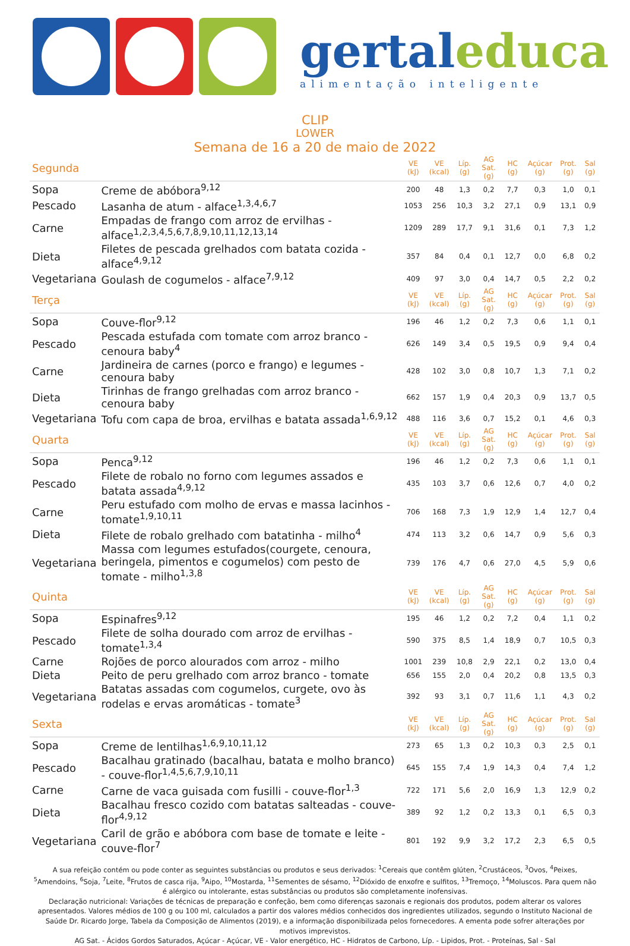gertaleduca
alimentação inteligente
CLIP
LOWER
Semana de 16 a 20 de maio de 2022
| Segunda | | VE (kJ) | VE (kcal) | Líp. (g) | AG Sat. (g) | HC (g) | Açúcar (g) | Prot. (g) | Sal (g) |
| Sopa | Creme de abóbora<sup>9,12</sup> | 200 | 48 | 1,3 | 0,2 | 7,7 | 0,3 | 1,0 | 0,1 |
| Pescado | Lasanha de atum - alface<sup>1,3,4,6,7</sup> | 1053 | 256 | 10,3 | 3,2 | 27,1 | 0,9 | 13,1 | 0,9 |
| Carne | Empadas de frango com arroz de ervilhas - alface<sup>1,2,3,4,5,6,7,8,9,10,11,12,13,14</sup> | 1209 | 289 | 17,7 | 9,1 | 31,6 | 0,1 | 7,3 | 1,2 |
| Dieta | Filetes de pescada grelhados com batata cozida - alface<sup>4,9,12</sup> | 357 | 84 | 0,4 | 0,1 | 12,7 | 0,0 | 6,8 | 0,2 |
| Vegetariana | Goulash de cogumelos - alface<sup>7,9,12</sup> | 409 | 97 | 3,0 | 0,4 | 14,7 | 0,5 | 2,2 | 0,2 |
| Terça | | VE (kJ) | VE (kcal) | Líp. (g) | AG Sat. (g) | HC (g) | Açúcar (g) | Prot. (g) | Sal (g) |
| Sopa | Couve-flor<sup>9,12</sup> | 196 | 46 | 1,2 | 0,2 | 7,3 | 0,6 | 1,1 | 0,1 |
| Pescado | Pescada estufada com tomate com arroz branco - cenoura baby<sup>4</sup> | 626 | 149 | 3,4 | 0,5 | 19,5 | 0,9 | 9,4 | 0,4 |
| Carne | Jardineira de carnes (porco e frango) e legumes - cenoura baby | 428 | 102 | 3,0 | 0,8 | 10,7 | 1,3 | 7,1 | 0,2 |
| Dieta | Tirinhas de frango grelhadas com arroz branco - cenoura baby | 662 | 157 | 1,9 | 0,4 | 20,3 | 0,9 | 13,7 | 0,5 |
| Vegetariana | Tofu com capa de broa, ervilhas e batata assada<sup>1,6,9,12</sup> | 488 | 116 | 3,6 | 0,7 | 15,2 | 0,1 | 4,6 | 0,3 |
| Quarta | | VE (kJ) | VE (kcal) | Líp. (g) | AG Sat. (g) | HC (g) | Açúcar (g) | Prot. (g) | Sal (g) |
| Sopa | Penca<sup>9,12</sup> | 196 | 46 | 1,2 | 0,2 | 7,3 | 0,6 | 1,1 | 0,1 |
| Pescado | Filete de robalo no forno com legumes assados e batata assada<sup>4,9,12</sup> | 435 | 103 | 3,7 | 0,6 | 12,6 | 0,7 | 4,0 | 0,2 |
| Carne | Peru estufado com molho de ervas e massa lacinhos - tomate<sup>1,9,10,11</sup> | 706 | 168 | 7,3 | 1,9 | 12,9 | 1,4 | 12,7 | 0,4 |
| Dieta | Filete de robalo grelhado com batatinha - milho<sup>4</sup> | 474 | 113 | 3,2 | 0,6 | 14,7 | 0,9 | 5,6 | 0,3 |
| Vegetariana | Massa com legumes estufados(courgete, cenoura, beringela, pimentos e cogumelos) com pesto de tomate - milho<sup>1,3,8</sup> | 739 | 176 | 4,7 | 0,6 | 27,0 | 4,5 | 5,9 | 0,6 |
| Quinta | | VE (kJ) | VE (kcal) | Líp. (g) | AG Sat. (g) | HC (g) | Açúcar (g) | Prot. (g) | Sal (g) |
| Sopa | Espinafres<sup>9,12</sup> | 195 | 46 | 1,2 | 0,2 | 7,2 | 0,4 | 1,1 | 0,2 |
| Pescado | Filete de solha dourado com arroz de ervilhas - tomate<sup>1,3,4</sup> | 590 | 375 | 8,5 | 1,4 | 18,9 | 0,7 | 10,5 | 0,3 |
| Carne | Rojões de porco alourados com arroz - milho | 1001 | 239 | 10,8 | 2,9 | 22,1 | 0,2 | 13,0 | 0,4 |
| Dieta | Peito de peru grelhado com arroz branco - tomate | 656 | 155 | 2,0 | 0,4 | 20,2 | 0,8 | 13,5 | 0,3 |
| Vegetariana | Batatas assadas com cogumelos, curgete, ovo às rodelas e ervas aromáticas - tomate<sup>3</sup> | 392 | 93 | 3,1 | 0,7 | 11,6 | 1,1 | 4,3 | 0,2 |
| Sexta | | VE (kJ) | VE (kcal) | Líp. (g) | AG Sat. (g) | HC (g) | Açúcar (g) | Prot. (g) | Sal (g) |
| Sopa | Creme de lentilhas<sup>1,6,9,10,11,12</sup> | 273 | 65 | 1,3 | 0,2 | 10,3 | 0,3 | 2,5 | 0,1 |
| Pescado | Bacalhau gratinado (bacalhau, batata e molho branco) - couve-flor<sup>1,4,5,6,7,9,10,11</sup> | 645 | 155 | 7,4 | 1,9 | 14,3 | 0,4 | 7,4 | 1,2 |
| Carne | Carne de vaca guisada com fusilli - couve-flor<sup>1,3</sup> | 722 | 171 | 5,6 | 2,0 | 16,9 | 1,3 | 12,9 | 0,2 |
| Dieta | Bacalhau fresco cozido com batatas salteadas - couve-flor<sup>4,9,12</sup> | 389 | 92 | 1,2 | 0,2 | 13,3 | 0,1 | 6,5 | 0,3 |
| Vegetariana | Caril de grão e abóbora com base de tomate e leite - couve-flor<sup>7</sup> | 801 | 192 | 9,9 | 3,2 | 17,2 | 2,3 | 6,5 | 0,5 |
A sua refeição contém ou pode conter as seguintes substâncias ou produtos e seus derivados: <sup>1</sup>Cereais que contêm glúten, <sup>2</sup>Crustáceos, <sup>3</sup>Ovos, <sup>4</sup>Peixes, <sup>5</sup>Amendoins, <sup>6</sup>Soja, <sup>7</sup>Leite, <sup>8</sup>Frutos de casca rija, <sup>9</sup>Aipo, <sup>10</sup>Mostarda, <sup>11</sup>Sementes de sésamo, <sup>12</sup>Dióxido de enxofre e sulfitos, <sup>13</sup>Tremoço, <sup>14</sup>Moluscos. Para quem não é alérgico ou intolerante, estas substâncias ou produtos são completamente inofensivas.
Declaração nutricional: Variações de técnicas de preparação e confeção, bem como diferenças sazonais e regionais dos produtos, podem alterar os valores apresentados. Valores médios de 100 g ou 100 ml, calculados a partir dos valores médios conhecidos dos ingredientes utilizados, segundo o Instituto Nacional de Saúde Dr. Ricardo Jorge, Tabela da Composição de Alimentos (2019), e a informação disponibilizada pelos fornecedores. A ementa pode sofrer alterações por motivos imprevistos.
AG Sat. - Ácidos Gordos Saturados, Açúcar - Açúcar, VE - Valor energético, HC - Hidratos de Carbono, Líp. - Lipidos, Prot. - Proteínas, Sal - Sal